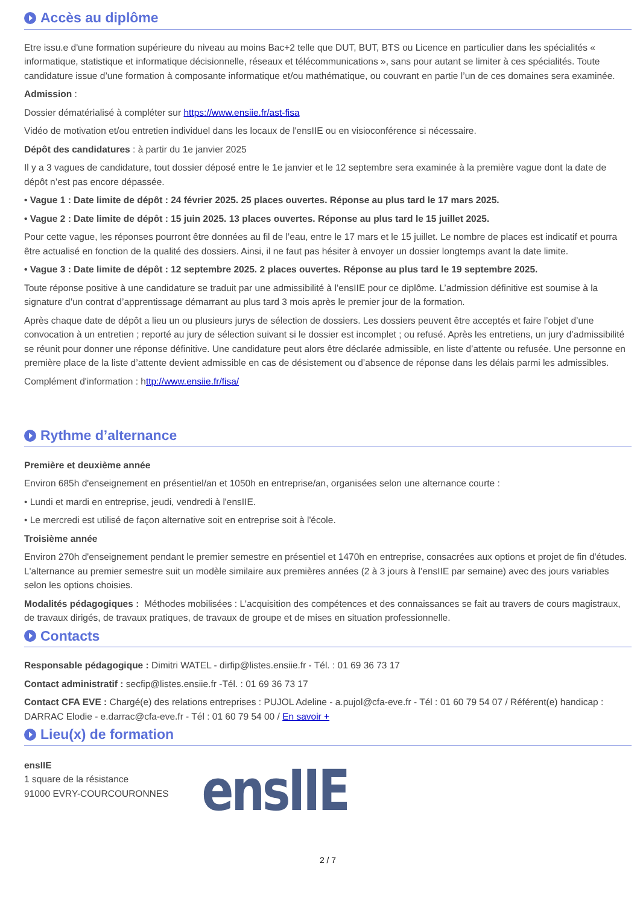Accès au diplôme
Etre issu.e d'une formation supérieure du niveau au moins Bac+2 telle que DUT, BUT, BTS ou Licence en particulier dans les spécialités « informatique, statistique et informatique décisionnelle, réseaux et télécommunications », sans pour autant se limiter à ces spécialités. Toute candidature issue d’une formation à composante informatique et/ou mathématique, ou couvrant en partie l’un de ces domaines sera examinée.
Admission :
Dossier dématérialisé à compléter sur https://www.ensiie.fr/ast-fisa
Vidéo de motivation et/ou entretien individuel dans les locaux de l'ensIIE ou en visioconférence si nécessaire.
Dépôt des candidatures : à partir du 1e janvier 2025
Il y a 3 vagues de candidature, tout dossier déposé entre le 1e janvier et le 12 septembre sera examinée à la première vague dont la date de dépôt n’est pas encore dépassée.
• Vague 1 : Date limite de dépôt : 24 février 2025. 25 places ouvertes. Réponse au plus tard le 17 mars 2025.
• Vague 2 : Date limite de dépôt : 15 juin 2025. 13 places ouvertes. Réponse au plus tard le 15 juillet 2025.
Pour cette vague, les réponses pourront être données au fil de l’eau, entre le 17 mars et le 15 juillet. Le nombre de places est indicatif et pourra être actualisé en fonction de la qualité des dossiers. Ainsi, il ne faut pas hésiter à envoyer un dossier longtemps avant la date limite.
• Vague 3 : Date limite de dépôt : 12 septembre 2025. 2 places ouvertes. Réponse au plus tard le 19 septembre 2025.
Toute réponse positive à une candidature se traduit par une admissibilité à l’ensIIE pour ce diplôme. L’admission définitive est soumise à la signature d’un contrat d’apprentissage démarrant au plus tard 3 mois après le premier jour de la formation.
Après chaque date de dépôt a lieu un ou plusieurs jurys de sélection de dossiers. Les dossiers peuvent être acceptés et faire l’objet d’une convocation à un entretien ; reporté au jury de sélection suivant si le dossier est incomplet ; ou refusé. Après les entretiens, un jury d’admissibilité se réunit pour donner une réponse définitive. Une candidature peut alors être déclarée admissible, en liste d’attente ou refusée. Une personne en première place de la liste d’attente devient admissible en cas de désistement ou d’absence de réponse dans les délais parmi les admissibles.
Complément d'information : http://www.ensiie.fr/fisa/
Rythme d’alternance
Première et deuxième année
Environ 685h d'enseignement en présentiel/an et 1050h en entreprise/an, organisées selon une alternance courte :
• Lundi et mardi en entreprise, jeudi, vendredi à l'ensIIE.
• Le mercredi est utilisé de façon alternative soit en entreprise soit à l'école.
Troisième année
Environ 270h d'enseignement pendant le premier semestre en présentiel et 1470h en entreprise, consacrées aux options et projet de fin d'études. L'alternance au premier semestre suit un modèle similaire aux premières années (2 à 3 jours à l’ensIIE par semaine) avec des jours variables selon les options choisies.
Modalités pédagogiques : Méthodes mobilisées : L'acquisition des compétences et des connaissances se fait au travers de cours magistraux, de travaux dirigés, de travaux pratiques, de travaux de groupe et de mises en situation professionnelle.
Contacts
Responsable pédagogique : Dimitri WATEL - dirfip@listes.ensiie.fr - Tél. : 01 69 36 73 17
Contact administratif : secfip@listes.ensiie.fr -Tél. : 01 69 36 73 17
Contact CFA EVE : Chargé(e) des relations entreprises : PUJOL Adeline - a.pujol@cfa-eve.fr - Tél : 01 60 79 54 07 / Référent(e) handicap : DARRAC Elodie - e.darrac@cfa-eve.fr - Tél : 01 60 79 54 00 / En savoir +
Lieu(x) de formation
ensIIE
1 square de la résistance
91000 EVRY-COURCOURONNES
ensIIE
2 / 7